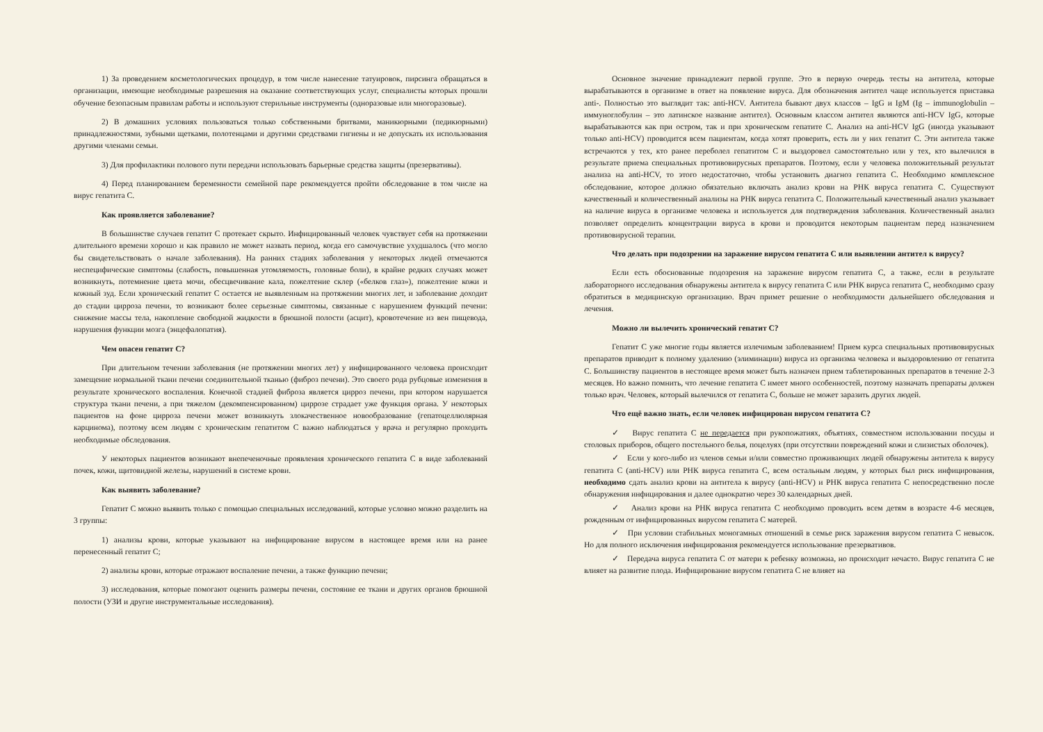1) За проведением косметологических процедур, в том числе нанесение татуировок, пирсинга обращаться в организации, имеющие необходимые разрешения на оказание соответствующих услуг, специалисты которых прошли обучение безопасным правилам работы и используют стерильные инструменты (одноразовые или многоразовые).
2) В домашних условиях пользоваться только собственными бритвами, маникюрными (педикюрными) принадлежностями, зубными щетками, полотенцами и другими средствами гигиены и не допускать их использования другими членами семьи.
3) Для профилактики полового пути передачи использовать барьерные средства защиты (презервативы).
4) Перед планированием беременности семейной паре рекомендуется пройти обследование в том числе на вирус гепатита С.
Как проявляется заболевание?
В большинстве случаев гепатит С протекает скрыто. Инфицированный человек чувствует себя на протяжении длительного времени хорошо и как правило не может назвать период, когда его самочувствие ухудшалось (что могло бы свидетельствовать о начале заболевания). На ранних стадиях заболевания у некоторых людей отмечаются неспецифические симптомы (слабость, повышенная утомляемость, головные боли), в крайне редких случаях может возникнуть, потемнение цвета мочи, обесцвечивание кала, пожелтение склер («белков глаз»), пожелтение кожи и кожный зуд. Если хронический гепатит С остается не выявленным на протяжении многих лет, и заболевание доходит до стадии цирроза печени, то возникают более серьезные симптомы, связанные с нарушением функций печени: снижение массы тела, накопление свободной жидкости в брюшной полости (асцит), кровотечение из вен пищевода, нарушения функции мозга (энцефалопатия).
Чем опасен гепатит С?
При длительном течении заболевания (не протяжении многих лет) у инфицированного человека происходит замещение нормальной ткани печени соединительной тканью (фиброз печени). Это своего рода рубцовые изменения в результате хронического воспаления. Конечной стадией фиброза является цирроз печени, при котором нарушается структура ткани печени, а при тяжелом (декомпенсированном) циррозе страдает уже функция органа. У некоторых пациентов на фоне цирроза печени может возникнуть злокачественное новообразование (гепатоцеллюлярная карцинома), поэтому всем людям с хроническим гепатитом С важно наблюдаться у врача и регулярно проходить необходимые обследования.
У некоторых пациентов возникают внепеченочные проявления хронического гепатита С в виде заболеваний почек, кожи, щитовидной железы, нарушений в системе крови.
Как выявить заболевание?
Гепатит С можно выявить только с помощью специальных исследований, которые условно можно разделить на 3 группы:
1) анализы крови, которые указывают на инфицирование вирусом в настоящее время или на ранее перенесенный гепатит С;
2) анализы крови, которые отражают воспаление печени, а также функцию печени;
3) исследования, которые помогают оценить размеры печени, состояние ее ткани и других органов брюшной полости (УЗИ и другие инструментальные исследования).
Основное значение принадлежит первой группе. Это в первую очередь тесты на антитела, которые вырабатываются в организме в ответ на появление вируса. Для обозначения антител чаще используется приставка anti-. Полностью это выглядит так: anti-HCV. Антитела бывают двух классов – IgG и IgM (Ig – immunoglobulin – иммуноглобулин – это латинское название антител). Основным классом антител являются anti-HCV IgG, которые вырабатываются как при остром, так и при хроническом гепатите С. Анализ на anti-HCV IgG (иногда указывают только anti-HCV) проводится всем пациентам, когда хотят проверить, есть ли у них гепатит С. Эти антитела также встречаются у тех, кто ранее переболел гепатитом С и выздоровел самостоятельно или у тех, кто вылечился в результате приема специальных противовирусных препаратов. Поэтому, если у человека положительный результат анализа на anti-HCV, то этого недостаточно, чтобы установить диагноз гепатита С. Необходимо комплексное обследование, которое должно обязательно включать анализ крови на РНК вируса гепатита С. Существуют качественный и количественный анализы на РНК вируса гепатита С. Положительный качественный анализ указывает на наличие вируса в организме человека и используется для подтверждения заболевания. Количественный анализ позволяет определить концентрации вируса в крови и проводится некоторым пациентам перед назначением противовирусной терапии.
Что делать при подозрении на заражение вирусом гепатита С или выявлении антител к вирусу?
Если есть обоснованные подозрения на заражение вирусом гепатита С, а также, если в результате лабораторного исследования обнаружены антитела к вирусу гепатита С или РНК вируса гепатита С, необходимо сразу обратиться в медицинскую организацию. Врач примет решение о необходимости дальнейшего обследования и лечения.
Можно ли вылечить хронический гепатит С?
Гепатит С уже многие годы является излечимым заболеванием! Прием курса специальных противовирусных препаратов приводит к полному удалению (элиминации) вируса из организма человека и выздоровлению от гепатита С. Большинству пациентов в нестоящее время может быть назначен прием таблетированных препаратов в течение 2-3 месяцев. Но важно помнить, что лечение гепатита С имеет много особенностей, поэтому назначать препараты должен только врач. Человек, который вылечился от гепатита С, больше не может заразить других людей.
Что ещё важно знать, если человек инфицирован вирусом гепатита С?
✓ Вирус гепатита С не передается при рукопожатиях, объятиях, совместном использовании посуды и столовых приборов, общего постельного белья, поцелуях (при отсутствии повреждений кожи и слизистых оболочек).
✓ Если у кого-либо из членов семьи и/или совместно проживающих людей обнаружены антитела к вирусу гепатита С (anti-HCV) или РНК вируса гепатита С, всем остальным людям, у которых был риск инфицирования, необходимо сдать анализ крови на антитела к вирусу (anti-HCV) и РНК вируса гепатита С непосредственно после обнаружения инфицирования и далее однократно через 30 календарных дней.
✓ Анализ крови на РНК вируса гепатита С необходимо проводить всем детям в возрасте 4-6 месяцев, рожденным от инфицированных вирусом гепатита С матерей.
✓ При условии стабильных моногамных отношений в семье риск заражения вирусом гепатита С невысок. Но для полного исключения инфицирования рекомендуется использование презервативов.
✓ Передача вируса гепатита С от матери к ребенку возможна, но происходит нечасто. Вирус гепатита С не влияет на развитие плода. Инфицирование вирусом гепатита С не влияет на